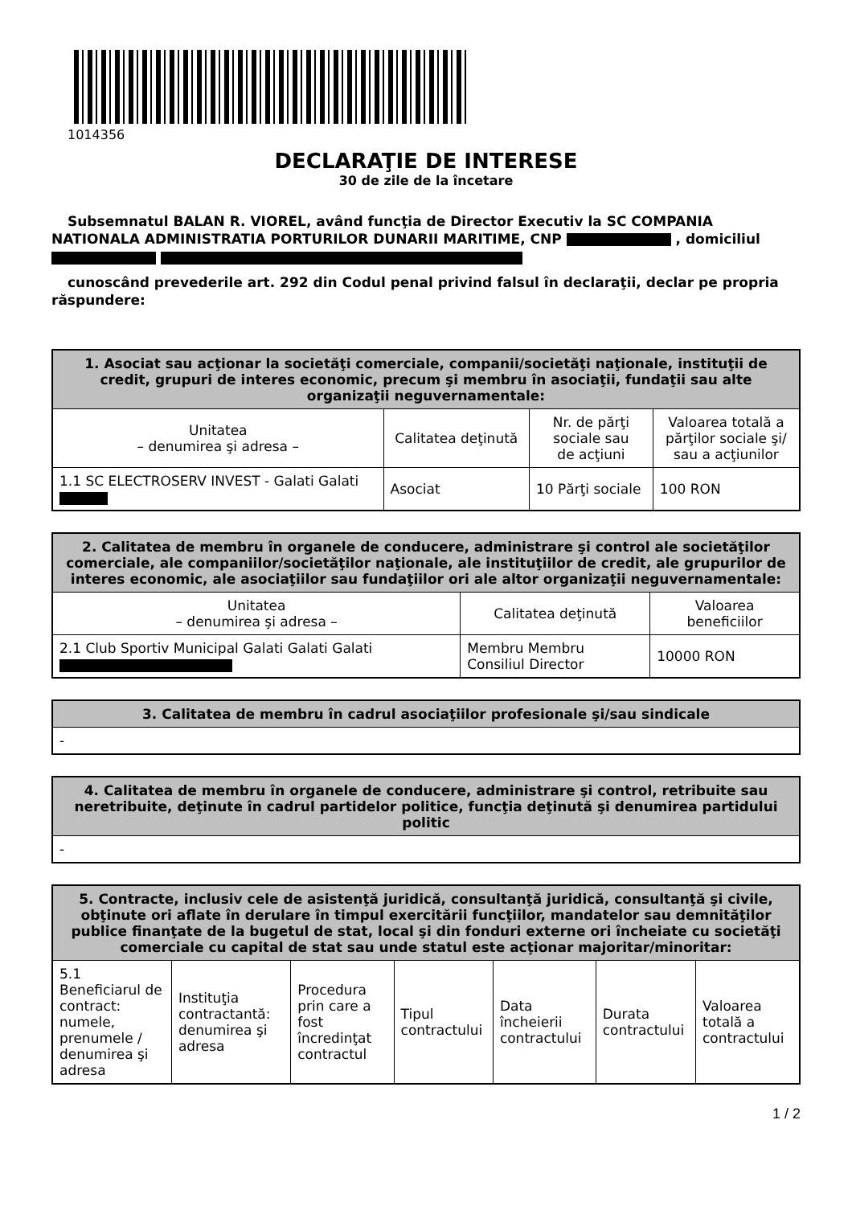1014356
DECLARAŢIE DE INTERESE
30 de zile de la încetare
Subsemnatul BALAN R. VIOREL, având funcţia de Director Executiv la SC COMPANIA NATIONALA ADMINISTRATIA PORTURILOR DUNARII MARITIME, CNP , domiciliul
cunoscând prevederile art. 292 din Codul penal privind falsul în declaraţii, declar pe propria răspundere:
| 1. Asociat sau acţionar la societăţi comerciale, companii/societăţi naţionale, instituţii de credit, grupuri de interes economic, precum şi membru în asociaţii, fundaţii sau alte organizaţii neguvernamentale: | | | |
| --- | --- | --- | --- |
| Unitatea – denumirea şi adresa – | Calitatea deţinută | Nr. de părţi sociale sau de acţiuni | Valoarea totală a părţilor sociale şi/ sau a acţiunilor |
| 1.1 SC ELECTROSERV INVEST - Galati Galati | Asociat | 10 Părţi sociale | 100 RON |
| 2. Calitatea de membru în organele de conducere, administrare şi control ale societăţilor comerciale, ale companiilor/societăţilor naţionale, ale instituţiilor de credit, ale grupurilor de interes economic, ale asociaţiilor sau fundaţiilor ori ale altor organizaţii neguvernamentale: | | |
| --- | --- | --- |
| Unitatea – denumirea şi adresa – | Calitatea deţinută | Valoarea beneficiilor |
| 2.1 Club Sportiv Municipal Galati Galati Galati | Membru Membru Consiliul Director | 10000 RON |
| 3. Calitatea de membru în cadrul asociaţiilor profesionale şi/sau sindicale |
| --- |
| - |
| 4. Calitatea de membru în organele de conducere, administrare şi control, retribuite sau neretribuite, deţinute în cadrul partidelor politice, funcţia deţinută şi denumirea partidului politic |
| --- |
| - |
| 5. Contracte, inclusiv cele de asistenţă juridică, consultanţă juridică, consultanţă şi civile, obţinute ori aflate în derulare în timpul exercitării funcţiilor, mandatelor sau demnităţilor publice finanţate de la bugetul de stat, local şi din fonduri externe ori încheiate cu societăţi comerciale cu capital de stat sau unde statul este acţionar majoritar/minoritar: | | | | | | |
| --- | --- | --- | --- | --- | --- | --- |
| 5.1 Beneficiarul de contract: numele, prenumele / denumirea şi adresa | Instituţia contractantă: denumirea şi adresa | Procedura prin care a fost încredinţat contractul | Tipul contractului | Data încheierii contractului | Durata contractului | Valoarea totală a contractului |
1 / 2